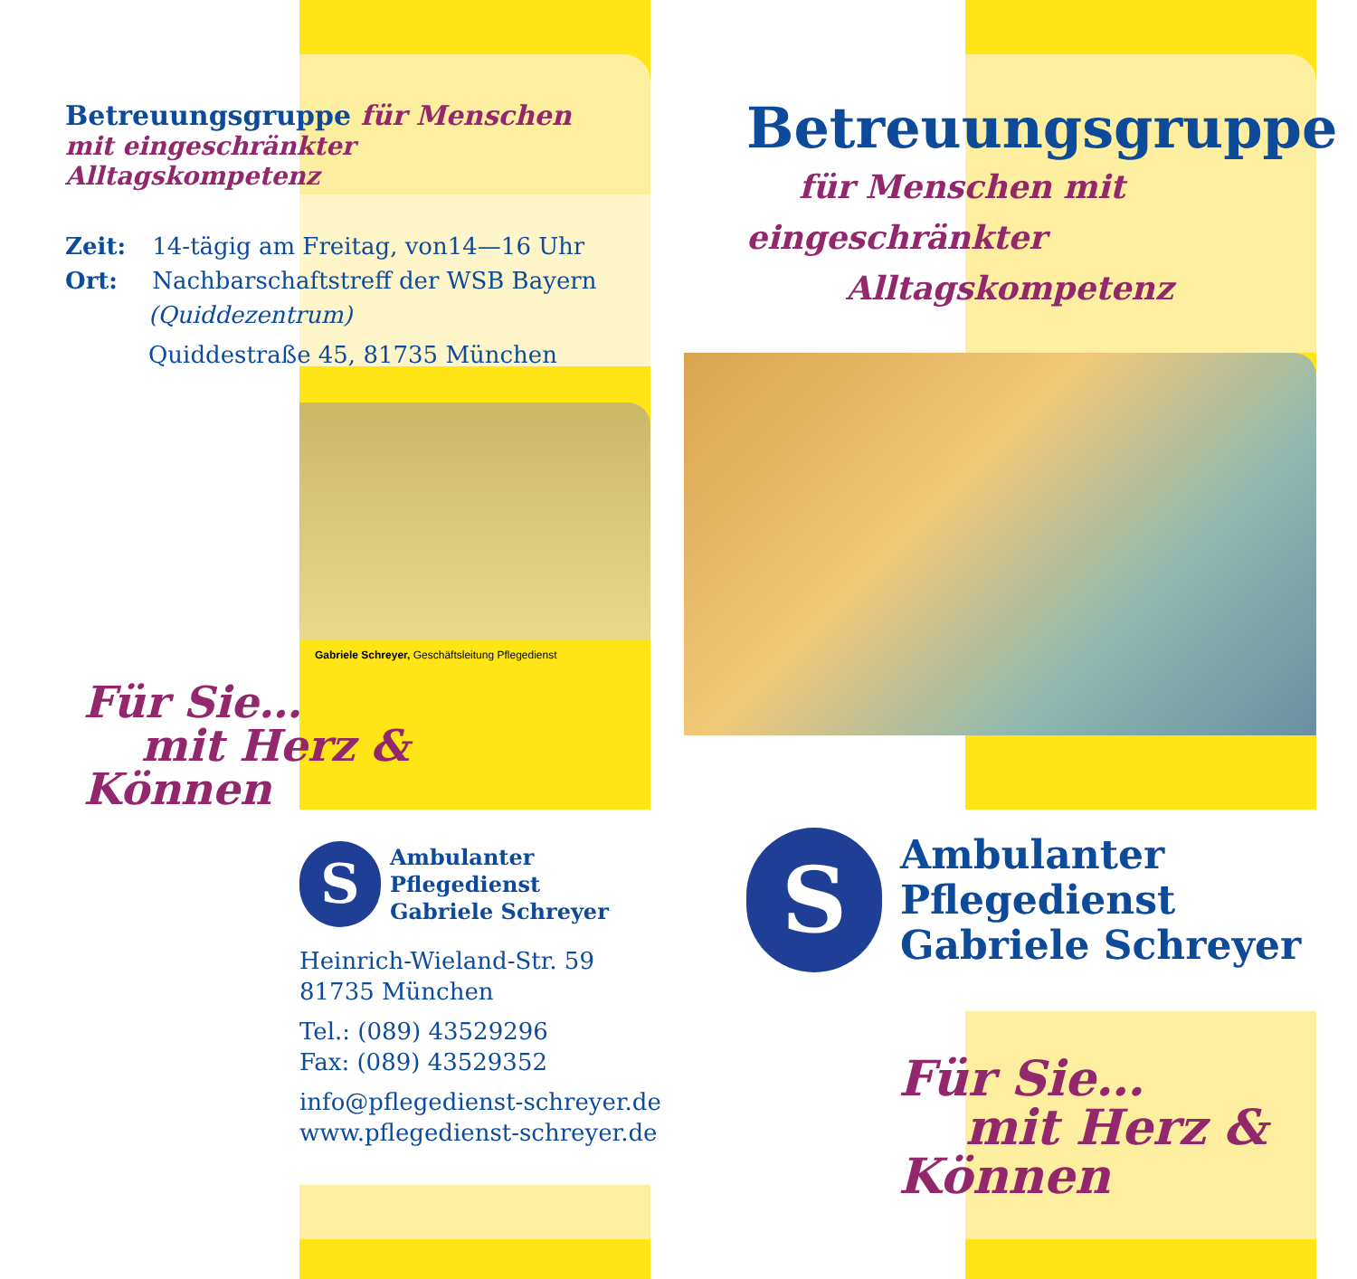Betreuungsgruppe für Menschen
mit eingeschränkter Alltagskompetenz
Zeit: 14-tägig am Freitag, von14—16 Uhr
Ort: Nachbarschaftstreff der WSB Bayern
(Quiddezentrum)
Quiddestraße 45, 81735 München
Gabriele Schreyer, Geschäftsleitung Pflegedienst
Für Sie…
mit Herz &
Können
S
Ambulanter
Pflegedienst
Gabriele Schreyer
Heinrich-Wieland-Str. 59
81735 München
Tel.: (089) 43529296
Fax: (089) 43529352
info@pflegedienst-schreyer.de
www.pflegedienst-schreyer.de
Betreuungsgruppe
für Menschen mit
eingeschränkter
Alltagskompetenz
S
Ambulanter
Pflegedienst
Gabriele Schreyer
Für Sie…
mit Herz &
Können